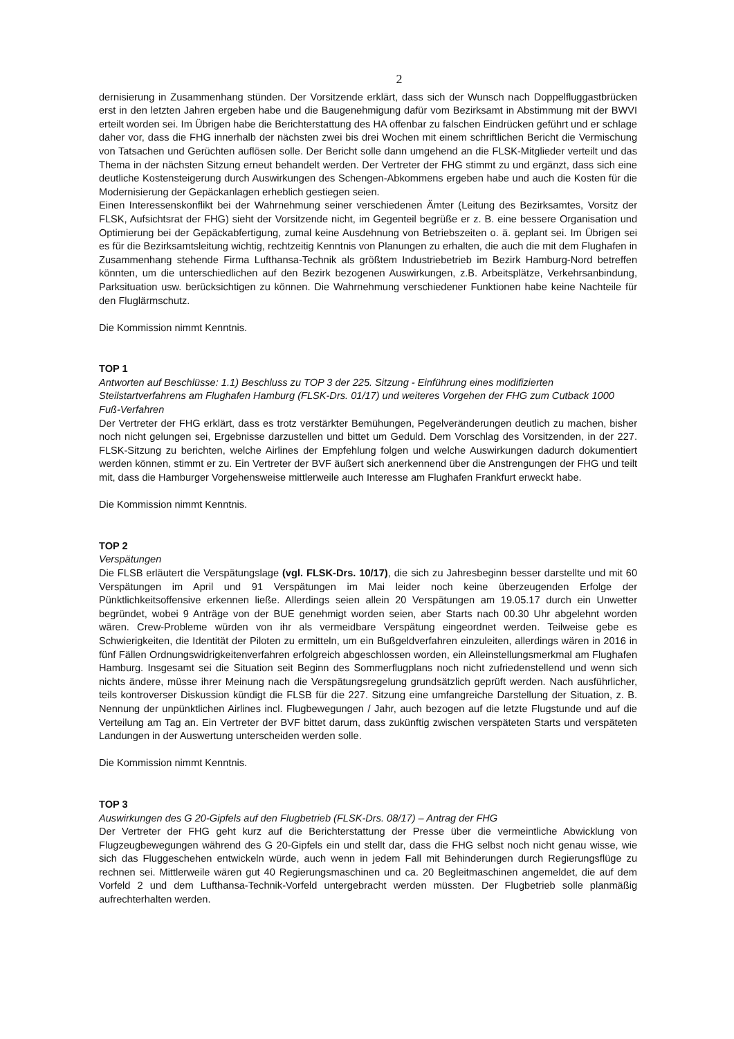2
dernisierung in Zusammenhang stünden. Der Vorsitzende erklärt, dass sich der Wunsch nach Doppelfluggastbrücken erst in den letzten Jahren ergeben habe und die Baugenehmigung dafür vom Bezirksamt in Abstimmung mit der BWVI erteilt worden sei. Im Übrigen habe die Berichterstattung des HA offenbar zu falschen Eindrücken geführt und er schlage daher vor, dass die FHG innerhalb der nächsten zwei bis drei Wochen mit einem schriftlichen Bericht die Vermischung von Tatsachen und Gerüchten auflösen solle. Der Bericht solle dann umgehend an die FLSK-Mitglieder verteilt und das Thema in der nächsten Sitzung erneut behandelt werden. Der Vertreter der FHG stimmt zu und ergänzt, dass sich eine deutliche Kostensteigerung durch Auswirkungen des Schengen-Abkommens ergeben habe und auch die Kosten für die Modernisierung der Gepäckanlagen erheblich gestiegen seien.
Einen Interessenskonflikt bei der Wahrnehmung seiner verschiedenen Ämter (Leitung des Bezirksamtes, Vorsitz der FLSK, Aufsichtsrat der FHG) sieht der Vorsitzende nicht, im Gegenteil begrüße er z. B. eine bessere Organisation und Optimierung bei der Gepäckabfertigung, zumal keine Ausdehnung von Betriebszeiten o. ä. geplant sei. Im Übrigen sei es für die Bezirksamtsleitung wichtig, rechtzeitig Kenntnis von Planungen zu erhalten, die auch die mit dem Flughafen in Zusammenhang stehende Firma Lufthansa-Technik als größtem Industriebetrieb im Bezirk Hamburg-Nord betreffen könnten, um die unterschiedlichen auf den Bezirk bezogenen Auswirkungen, z.B. Arbeitsplätze, Verkehrsanbindung, Parksituation usw. berücksichtigen zu können. Die Wahrnehmung verschiedener Funktionen habe keine Nachteile für den Fluglärmschutz.
Die Kommission nimmt Kenntnis.
TOP 1
Antworten auf Beschlüsse: 1.1) Beschluss zu TOP 3 der 225. Sitzung - Einführung eines modifizierten Steilstartverfahrens am Flughafen Hamburg (FLSK-Drs. 01/17) und weiteres Vorgehen der FHG zum Cutback 1000 Fuß-Verfahren
Der Vertreter der FHG erklärt, dass es trotz verstärkter Bemühungen, Pegelveränderungen deutlich zu machen, bisher noch nicht gelungen sei, Ergebnisse darzustellen und bittet um Geduld. Dem Vorschlag des Vorsitzenden, in der 227. FLSK-Sitzung zu berichten, welche Airlines der Empfehlung folgen und welche Auswirkungen dadurch dokumentiert werden können, stimmt er zu. Ein Vertreter der BVF äußert sich anerkennend über die Anstrengungen der FHG und teilt mit, dass die Hamburger Vorgehensweise mittlerweile auch Interesse am Flughafen Frankfurt erweckt habe.
Die Kommission nimmt Kenntnis.
TOP 2
Verspätungen
Die FLSB erläutert die Verspätungslage (vgl. FLSK-Drs. 10/17), die sich zu Jahresbeginn besser darstellte und mit 60 Verspätungen im April und 91 Verspätungen im Mai leider noch keine überzeugenden Erfolge der Pünktlichkeitsoffensive erkennen ließe. Allerdings seien allein 20 Verspätungen am 19.05.17 durch ein Unwetter begründet, wobei 9 Anträge von der BUE genehmigt worden seien, aber Starts nach 00.30 Uhr abgelehnt worden wären. Crew-Probleme würden von ihr als vermeidbare Verspätung eingeordnet werden. Teilweise gebe es Schwierigkeiten, die Identität der Piloten zu ermitteln, um ein Bußgeldverfahren einzuleiten, allerdings wären in 2016 in fünf Fällen Ordnungswidrigkeitenverfahren erfolgreich abgeschlossen worden, ein Alleinstellungsmerkmal am Flughafen Hamburg. Insgesamt sei die Situation seit Beginn des Sommerflugplans noch nicht zufriedenstellend und wenn sich nichts ändere, müsse ihrer Meinung nach die Verspätungsregelung grundsätzlich geprüft werden. Nach ausführlicher, teils kontroverser Diskussion kündigt die FLSB für die 227. Sitzung eine umfangreiche Darstellung der Situation, z. B. Nennung der unpünktlichen Airlines incl. Flugbewegungen / Jahr, auch bezogen auf die letzte Flugstunde und auf die Verteilung am Tag an. Ein Vertreter der BVF bittet darum, dass zukünftig zwischen verspäteten Starts und verspäteten Landungen in der Auswertung unterscheiden werden solle.
Die Kommission nimmt Kenntnis.
TOP 3
Auswirkungen des G 20-Gipfels auf den Flugbetrieb (FLSK-Drs. 08/17) – Antrag der FHG
Der Vertreter der FHG geht kurz auf die Berichterstattung der Presse über die vermeintliche Abwicklung von Flugzeugbewegungen während des G 20-Gipfels ein und stellt dar, dass die FHG selbst noch nicht genau wisse, wie sich das Fluggeschehen entwickeln würde, auch wenn in jedem Fall mit Behinderungen durch Regierungsflüge zu rechnen sei. Mittlerweile wären gut 40 Regierungsmaschinen und ca. 20 Begleitmaschinen angemeldet, die auf dem Vorfeld 2 und dem Lufthansa-Technik-Vorfeld untergebracht werden müssten. Der Flugbetrieb solle planmäßig aufrechterhalten werden.